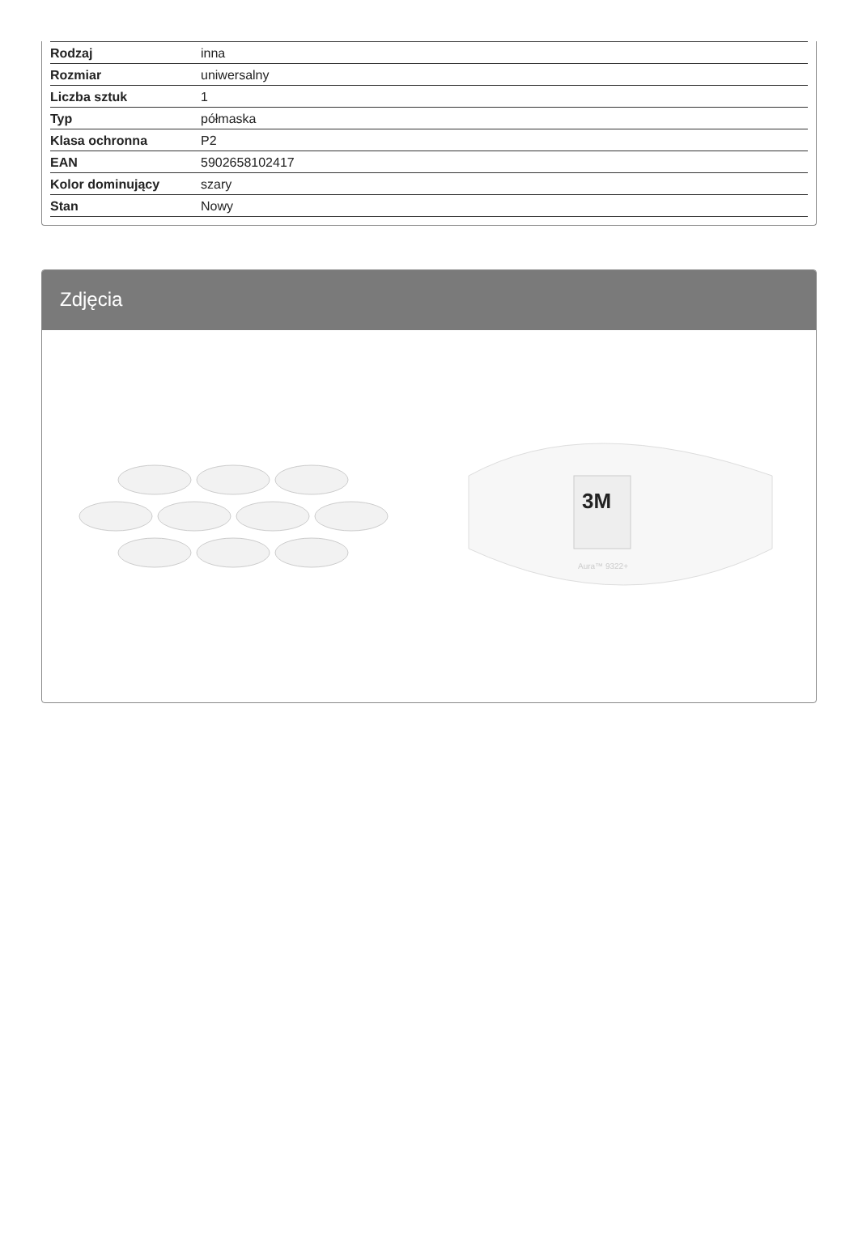| Rodzaj | inna |
| Rozmiar | uniwersalny |
| Liczba sztuk | 1 |
| Typ | półmaska |
| Klasa ochronna | P2 |
| EAN | 5902658102417 |
| Kolor dominujący | szary |
| Stan | Nowy |
Zdjęcia
3M
Aura™ 9322+